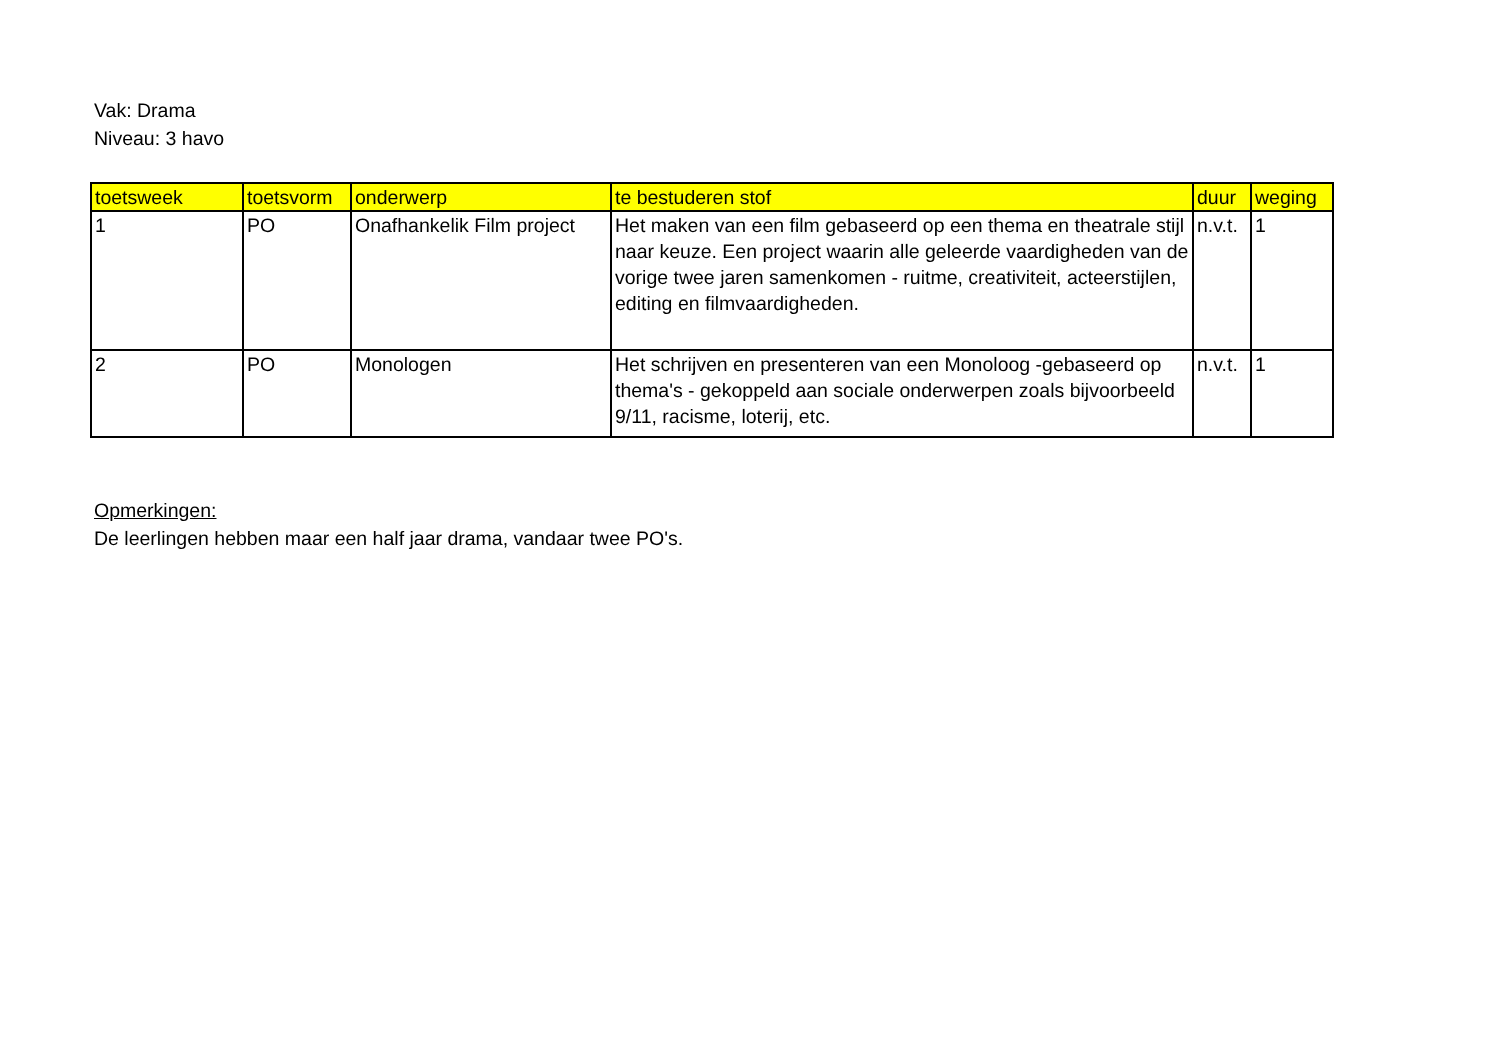Vak: Drama
Niveau: 3 havo
| toetsweek | toetsvorm | onderwerp | te bestuderen stof | duur | weging |
| --- | --- | --- | --- | --- | --- |
| 1 | PO | Onafhankelik Film project | Het maken van een film gebaseerd op een thema en theatrale stijl naar keuze. Een project waarin alle geleerde vaardigheden van de vorige twee jaren samenkomen - ruitme, creativiteit, acteerstijlen, editing en filmvaardigheden. | n.v.t. | 1 |
| 2 | PO | Monologen | Het schrijven en presenteren van een Monoloog -gebaseerd op thema's - gekoppeld aan sociale onderwerpen zoals bijvoorbeeld 9/11, racisme, loterij, etc. | n.v.t. | 1 |
Opmerkingen:
De leerlingen hebben maar een half jaar drama, vandaar twee PO's.